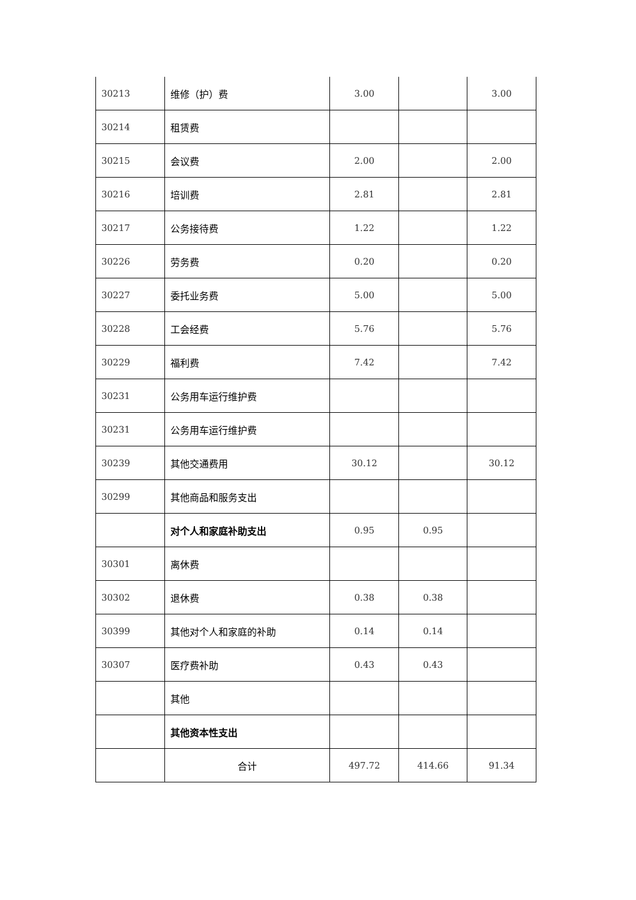| 30213 | 维修（护）费 | 3.00 | | 3.00 |
| 30214 | 租赁费 | | | |
| 30215 | 会议费 | 2.00 | | 2.00 |
| 30216 | 培训费 | 2.81 | | 2.81 |
| 30217 | 公务接待费 | 1.22 | | 1.22 |
| 30226 | 劳务费 | 0.20 | | 0.20 |
| 30227 | 委托业务费 | 5.00 | | 5.00 |
| 30228 | 工会经费 | 5.76 | | 5.76 |
| 30229 | 福利费 | 7.42 | | 7.42 |
| 30231 | 公务用车运行维护费 | | | |
| 30231 | 公务用车运行维护费 | | | |
| 30239 | 其他交通费用 | 30.12 | | 30.12 |
| 30299 | 其他商品和服务支出 | | | |
| | 对个人和家庭补助支出 | 0.95 | 0.95 | |
| 30301 | 离休费 | | | |
| 30302 | 退休费 | 0.38 | 0.38 | |
| 30399 | 其他对个人和家庭的补助 | 0.14 | 0.14 | |
| 30307 | 医疗费补助 | 0.43 | 0.43 | |
| | 其他 | | | |
| | 其他资本性支出 | | | |
| | 合计 | 497.72 | 414.66 | 91.34 |